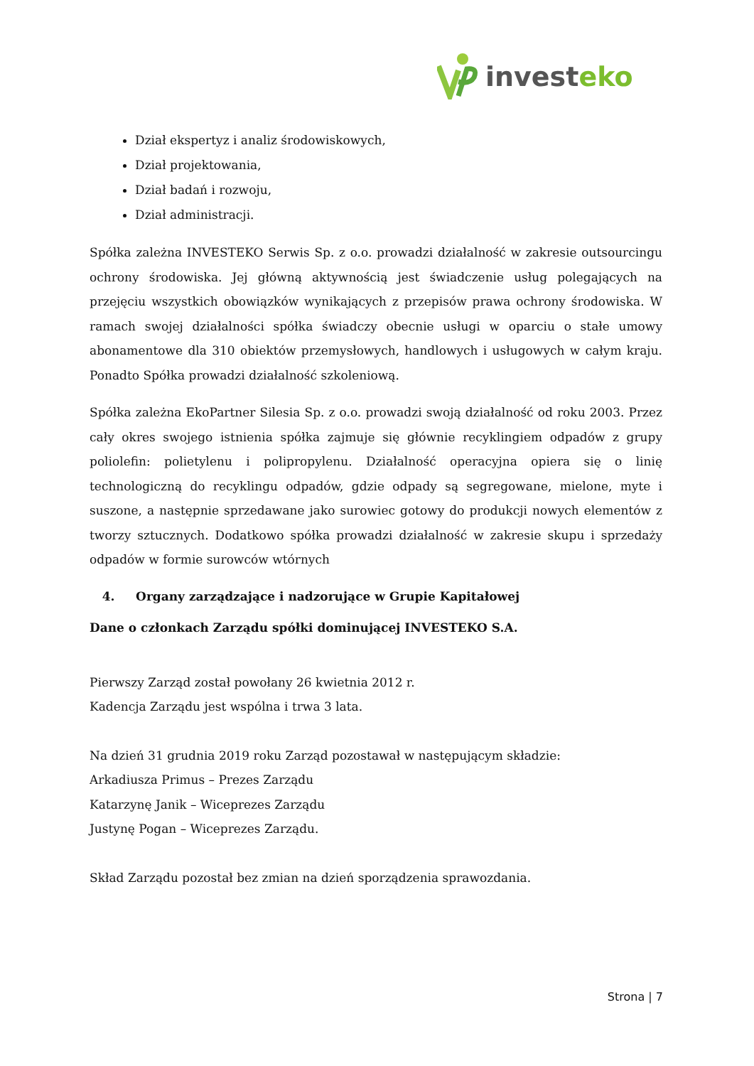investeko
Dział ekspertyz i analiz środowiskowych,
Dział projektowania,
Dział badań i rozwoju,
Dział administracji.
Spółka zależna INVESTEKO Serwis Sp. z o.o. prowadzi działalność w zakresie outsourcingu ochrony środowiska. Jej główną aktywnością jest świadczenie usług polegających na przejęciu wszystkich obowiązków wynikających z przepisów prawa ochrony środowiska. W ramach swojej działalności spółka świadczy obecnie usługi w oparciu o stałe umowy abonamentowe dla 310 obiektów przemysłowych, handlowych i usługowych w całym kraju. Ponadto Spółka prowadzi działalność szkoleniową.
Spółka zależna EkoPartner Silesia Sp. z o.o. prowadzi swoją działalność od roku 2003. Przez cały okres swojego istnienia spółka zajmuje się głównie recyklingiem odpadów z grupy poliolefin: polietylenu i polipropylenu. Działalność operacyjna opiera się o linię technologiczną do recyklingu odpadów, gdzie odpady są segregowane, mielone, myte i suszone, a następnie sprzedawane jako surowiec gotowy do produkcji nowych elementów z tworzy sztucznych. Dodatkowo spółka prowadzi działalność w zakresie skupu i sprzedaży odpadów w formie surowców wtórnych
4. Organy zarządzające i nadzorujące w Grupie Kapitałowej
Dane o członkach Zarządu spółki dominującej INVESTEKO S.A.
Pierwszy Zarząd został powołany 26 kwietnia 2012 r.
Kadencja Zarządu jest wspólna i trwa 3 lata.
Na dzień 31 grudnia 2019 roku Zarząd pozostawał w następującym składzie:
Arkadiusza Primus – Prezes Zarządu
Katarzynę Janik – Wiceprezes Zarządu
Justynę Pogan – Wiceprezes Zarządu.
Skład Zarządu pozostał bez zmian na dzień sporządzenia sprawozdania.
Strona | 7